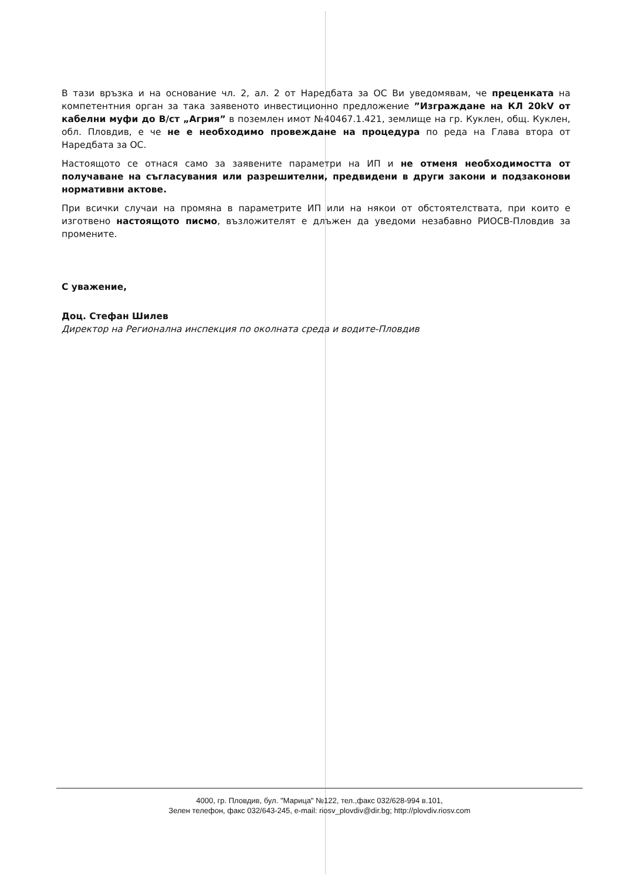В тази връзка и на основание чл. 2, ал. 2 от Наредбата за ОС Ви уведомявам, че преценката на компетентния орган за така заявеното инвестиционно предложение ”Изграждане на КЛ 20kV от кабелни муфи до В/ст „Агрия” в поземлен имот №40467.1.421, землище на гр. Куклен, общ. Куклен, обл. Пловдив, е че не е необходимо провеждане на процедура по реда на Глава втора от Наредбата за ОС.
Настоящото се отнася само за заявените параметри на ИП и не отменя необходимостта от получаване на съгласувания или разрешителни, предвидени в други закони и подзаконови нормативни актове.
При всички случаи на промяна в параметрите ИП или на някои от обстоятелствата, при които е изготвено настоящото писмо, възложителят е длъжен да уведоми незабавно РИОСВ-Пловдив за промените.
С уважение,
Доц. Стефан Шилев
Директор на Регионална инспекция по околната среда и водите-Пловдив
4000, гр. Пловдив, бул. "Марица" №122, тел.,факс 032/628-994 в.101,
Зелен телефон, факс 032/643-245, e-mail: riosv_plovdiv@dir.bg; http://plovdiv.riosv.com